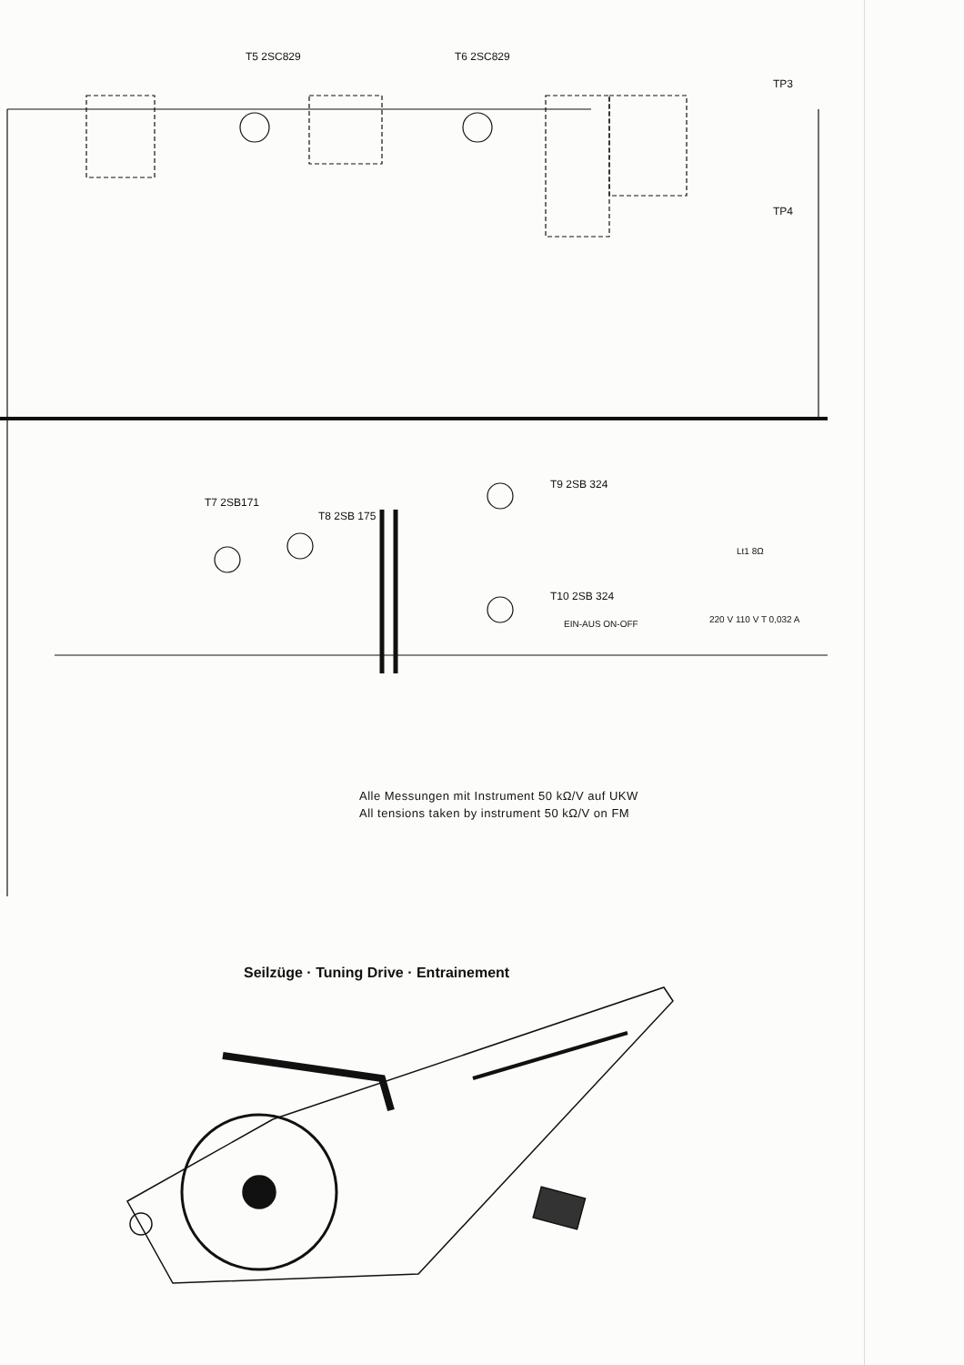T5 2SC829 T6 2SC829
TP3
TP4
T7 2SB171
T8 2SB 175
T9 2SB 324
T10 2SB 324
EIN-AUS ON-OFF 220 V 110 V T 0,032 A
Lt1 8Ω
Alle Messungen mit Instrument 50 kΩ/V auf UKW
All tensions taken by instrument 50 kΩ/V on FM
Seilzüge · Tuning Drive · Entrainement